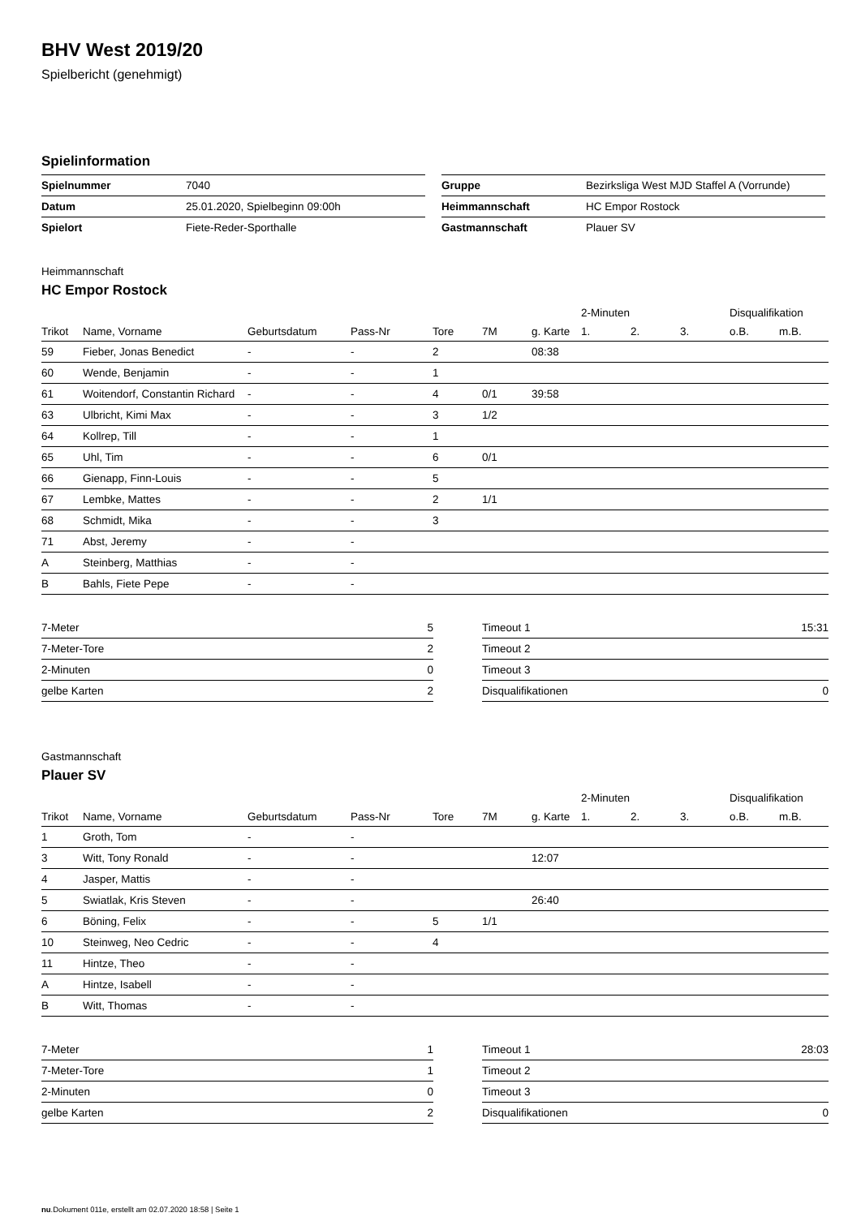BHV West 2019/20
Spielbericht (genehmigt)
Spielinformation
| Spielnummer | 7040 |
| Datum | 25.01.2020, Spielbeginn 09:00h |
| Spielort | Fiete-Reder-Sporthalle |
| Gruppe | Bezirksliga West MJD Staffel A (Vorrunde) |
| Heimmannschaft | HC Empor Rostock |
| Gastmannschaft | Plauer SV |
Heimmannschaft
HC Empor Rostock
| | | | | | | | 2-Minuten | | | Disqualifikation | |
| --- | --- | --- | --- | --- | --- | --- | --- | --- | --- | --- | --- |
| Trikot | Name, Vorname | Geburtsdatum | Pass-Nr | Tore | 7M | g. Karte | 1. | 2. | 3. | o.B. | m.B. |
| 59 | Fieber, Jonas Benedict | - | - | 2 | | 08:38 | | | | | |
| 60 | Wende, Benjamin | - | - | 1 | | | | | | | |
| 61 | Woitendorf, Constantin Richard | - | - | 4 | 0/1 | 39:58 | | | | | |
| 63 | Ulbricht, Kimi Max | - | - | 3 | 1/2 | | | | | | |
| 64 | Kollrep, Till | - | - | 1 | | | | | | | |
| 65 | Uhl, Tim | - | - | 6 | 0/1 | | | | | | |
| 66 | Gienapp, Finn-Louis | - | - | 5 | | | | | | | |
| 67 | Lembke, Mattes | - | - | 2 | 1/1 | | | | | | |
| 68 | Schmidt, Mika | - | - | 3 | | | | | | | |
| 71 | Abst, Jeremy | - | - | | | | | | | | |
| A | Steinberg, Matthias | - | - | | | | | | | | |
| B | Bahls, Fiete Pepe | - | - | | | | | | | | |
| 7-Meter | 5 |
| 7-Meter-Tore | 2 |
| 2-Minuten | 0 |
| gelbe Karten | 2 |
| Timeout 1 | 15:31 |
| Timeout 2 | |
| Timeout 3 | |
| Disqualifikationen | 0 |
Gastmannschaft
Plauer SV
| | | | | | | | 2-Minuten | | | Disqualifikation | |
| --- | --- | --- | --- | --- | --- | --- | --- | --- | --- | --- | --- |
| Trikot | Name, Vorname | Geburtsdatum | Pass-Nr | Tore | 7M | g. Karte | 1. | 2. | 3. | o.B. | m.B. |
| 1 | Groth, Tom | - | - | | | | | | | | |
| 3 | Witt, Tony Ronald | - | - | | | 12:07 | | | | | |
| 4 | Jasper, Mattis | - | - | | | | | | | | |
| 5 | Swiatlak, Kris Steven | - | - | | | 26:40 | | | | | |
| 6 | Böning, Felix | - | - | 5 | 1/1 | | | | | | |
| 10 | Steinweg, Neo Cedric | - | - | 4 | | | | | | | |
| 11 | Hintze, Theo | - | - | | | | | | | | |
| A | Hintze, Isabell | - | - | | | | | | | | |
| B | Witt, Thomas | - | - | | | | | | | | |
| 7-Meter | 1 |
| 7-Meter-Tore | 1 |
| 2-Minuten | 0 |
| gelbe Karten | 2 |
| Timeout 1 | 28:03 |
| Timeout 2 | |
| Timeout 3 | |
| Disqualifikationen | 0 |
nu.Dokument 011e, erstellt am 02.07.2020 18:58 | Seite 1